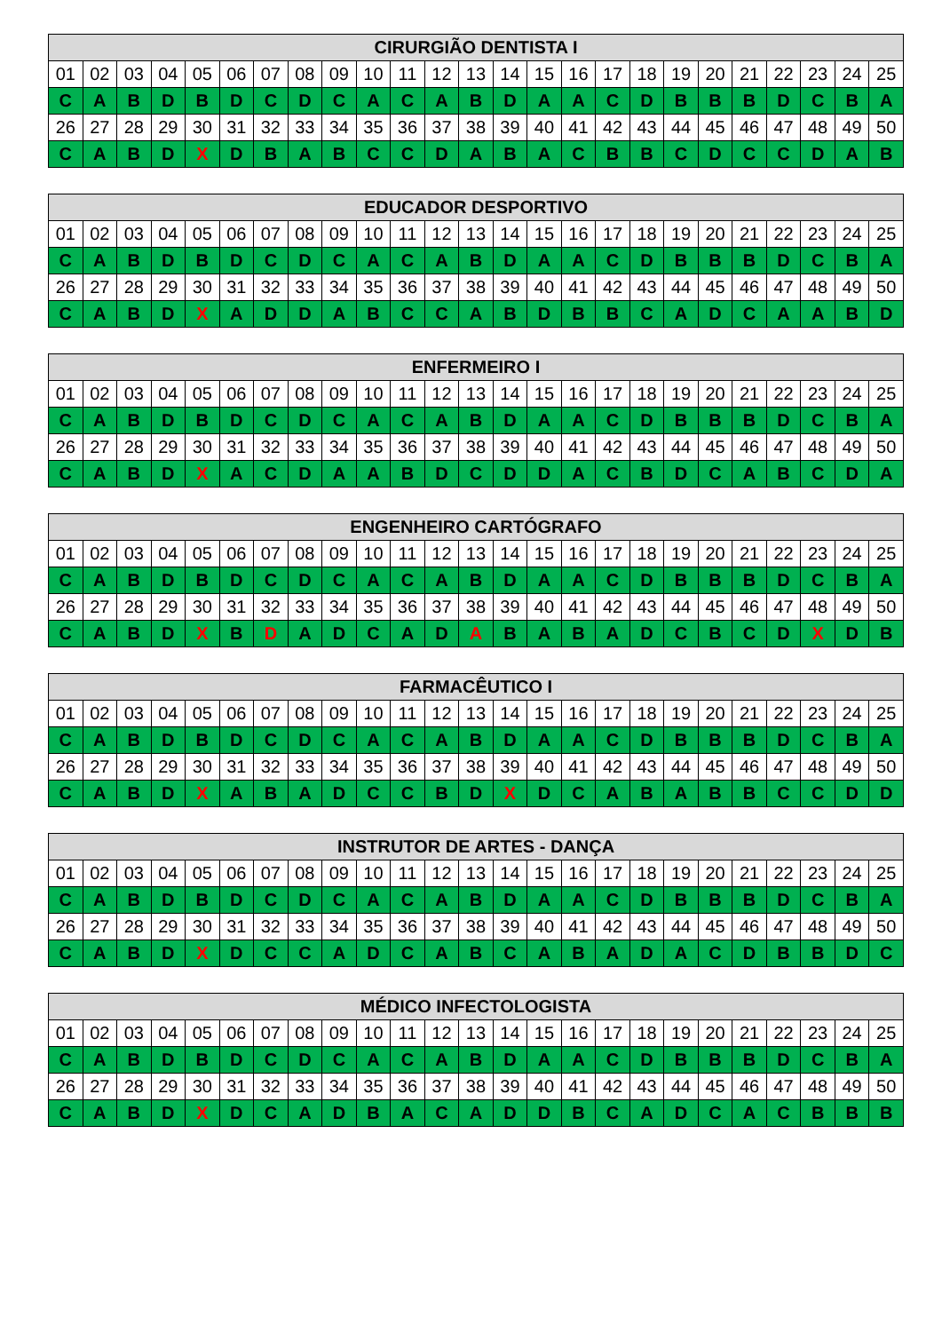| CIRURGIÃO DENTISTA I | | | | | | | | | | | | | | | | | | | | | | | | |
| --- | --- | --- | --- | --- | --- | --- | --- | --- | --- | --- | --- | --- | --- | --- | --- | --- | --- | --- | --- | --- | --- | --- | --- | --- |
| 01 | 02 | 03 | 04 | 05 | 06 | 07 | 08 | 09 | 10 | 11 | 12 | 13 | 14 | 15 | 16 | 17 | 18 | 19 | 20 | 21 | 22 | 23 | 24 | 25 |
| C | A | B | D | B | D | C | D | C | A | C | A | B | D | A | A | C | D | B | B | B | D | C | B | A |
| 26 | 27 | 28 | 29 | 30 | 31 | 32 | 33 | 34 | 35 | 36 | 37 | 38 | 39 | 40 | 41 | 42 | 43 | 44 | 45 | 46 | 47 | 48 | 49 | 50 |
| C | A | B | D | X | D | B | A | B | C | C | D | A | B | A | C | B | B | C | D | C | C | D | A | B |
| EDUCADOR DESPORTIVO | | | | | | | | | | | | | | | | | | | | | | | | |
| --- | --- | --- | --- | --- | --- | --- | --- | --- | --- | --- | --- | --- | --- | --- | --- | --- | --- | --- | --- | --- | --- | --- | --- | --- |
| 01 | 02 | 03 | 04 | 05 | 06 | 07 | 08 | 09 | 10 | 11 | 12 | 13 | 14 | 15 | 16 | 17 | 18 | 19 | 20 | 21 | 22 | 23 | 24 | 25 |
| C | A | B | D | B | D | C | D | C | A | C | A | B | D | A | A | C | D | B | B | B | D | C | B | A |
| 26 | 27 | 28 | 29 | 30 | 31 | 32 | 33 | 34 | 35 | 36 | 37 | 38 | 39 | 40 | 41 | 42 | 43 | 44 | 45 | 46 | 47 | 48 | 49 | 50 |
| C | A | B | D | X | A | D | D | A | B | C | C | A | B | D | B | B | C | A | D | C | A | A | B | D |
| ENFERMEIRO I | | | | | | | | | | | | | | | | | | | | | | | | |
| --- | --- | --- | --- | --- | --- | --- | --- | --- | --- | --- | --- | --- | --- | --- | --- | --- | --- | --- | --- | --- | --- | --- | --- | --- |
| 01 | 02 | 03 | 04 | 05 | 06 | 07 | 08 | 09 | 10 | 11 | 12 | 13 | 14 | 15 | 16 | 17 | 18 | 19 | 20 | 21 | 22 | 23 | 24 | 25 |
| C | A | B | D | B | D | C | D | C | A | C | A | B | D | A | A | C | D | B | B | B | D | C | B | A |
| 26 | 27 | 28 | 29 | 30 | 31 | 32 | 33 | 34 | 35 | 36 | 37 | 38 | 39 | 40 | 41 | 42 | 43 | 44 | 45 | 46 | 47 | 48 | 49 | 50 |
| C | A | B | D | X | A | C | D | A | A | B | D | C | D | D | A | C | B | D | C | A | B | C | D | A |
| ENGENHEIRO CARTÓGRAFO | | | | | | | | | | | | | | | | | | | | | | | | |
| --- | --- | --- | --- | --- | --- | --- | --- | --- | --- | --- | --- | --- | --- | --- | --- | --- | --- | --- | --- | --- | --- | --- | --- | --- |
| 01 | 02 | 03 | 04 | 05 | 06 | 07 | 08 | 09 | 10 | 11 | 12 | 13 | 14 | 15 | 16 | 17 | 18 | 19 | 20 | 21 | 22 | 23 | 24 | 25 |
| C | A | B | D | B | D | C | D | C | A | C | A | B | D | A | A | C | D | B | B | B | D | C | B | A |
| 26 | 27 | 28 | 29 | 30 | 31 | 32 | 33 | 34 | 35 | 36 | 37 | 38 | 39 | 40 | 41 | 42 | 43 | 44 | 45 | 46 | 47 | 48 | 49 | 50 |
| C | A | B | D | X | B | D | A | D | C | A | D | A | B | A | B | A | D | C | B | C | D | X | D | B |
| FARMACÊUTICO I | | | | | | | | | | | | | | | | | | | | | | | | |
| --- | --- | --- | --- | --- | --- | --- | --- | --- | --- | --- | --- | --- | --- | --- | --- | --- | --- | --- | --- | --- | --- | --- | --- | --- |
| 01 | 02 | 03 | 04 | 05 | 06 | 07 | 08 | 09 | 10 | 11 | 12 | 13 | 14 | 15 | 16 | 17 | 18 | 19 | 20 | 21 | 22 | 23 | 24 | 25 |
| C | A | B | D | B | D | C | D | C | A | C | A | B | D | A | A | C | D | B | B | B | D | C | B | A |
| 26 | 27 | 28 | 29 | 30 | 31 | 32 | 33 | 34 | 35 | 36 | 37 | 38 | 39 | 40 | 41 | 42 | 43 | 44 | 45 | 46 | 47 | 48 | 49 | 50 |
| C | A | B | D | X | A | B | A | D | C | C | B | D | X | D | C | A | B | A | B | B | C | C | D | D |
| INSTRUTOR DE ARTES - DANÇA | | | | | | | | | | | | | | | | | | | | | | | | |
| --- | --- | --- | --- | --- | --- | --- | --- | --- | --- | --- | --- | --- | --- | --- | --- | --- | --- | --- | --- | --- | --- | --- | --- | --- |
| 01 | 02 | 03 | 04 | 05 | 06 | 07 | 08 | 09 | 10 | 11 | 12 | 13 | 14 | 15 | 16 | 17 | 18 | 19 | 20 | 21 | 22 | 23 | 24 | 25 |
| C | A | B | D | B | D | C | D | C | A | C | A | B | D | A | A | C | D | B | B | B | D | C | B | A |
| 26 | 27 | 28 | 29 | 30 | 31 | 32 | 33 | 34 | 35 | 36 | 37 | 38 | 39 | 40 | 41 | 42 | 43 | 44 | 45 | 46 | 47 | 48 | 49 | 50 |
| C | A | B | D | X | D | C | C | A | D | C | A | B | C | A | B | A | D | A | C | D | B | B | D | C |
| MÉDICO INFECTOLOGISTA | | | | | | | | | | | | | | | | | | | | | | | | |
| --- | --- | --- | --- | --- | --- | --- | --- | --- | --- | --- | --- | --- | --- | --- | --- | --- | --- | --- | --- | --- | --- | --- | --- | --- |
| 01 | 02 | 03 | 04 | 05 | 06 | 07 | 08 | 09 | 10 | 11 | 12 | 13 | 14 | 15 | 16 | 17 | 18 | 19 | 20 | 21 | 22 | 23 | 24 | 25 |
| C | A | B | D | B | D | C | D | C | A | C | A | B | D | A | A | C | D | B | B | B | D | C | B | A |
| 26 | 27 | 28 | 29 | 30 | 31 | 32 | 33 | 34 | 35 | 36 | 37 | 38 | 39 | 40 | 41 | 42 | 43 | 44 | 45 | 46 | 47 | 48 | 49 | 50 |
| C | A | B | D | X | D | C | A | D | B | A | C | A | D | D | B | C | A | D | C | A | C | B | B | B |